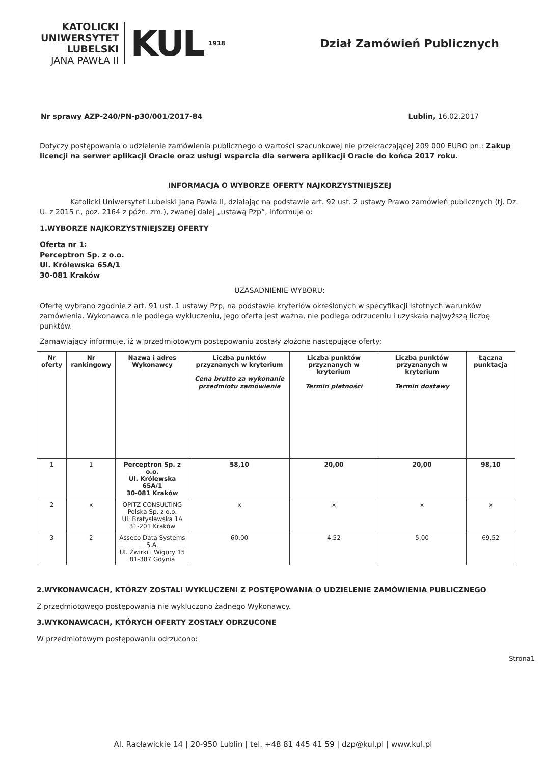KATOLICKI
UNIWERSYTET
LUBELSKI
JANA PAWŁA II
KUL
1918
Dział Zamówień Publicznych
Nr sprawy AZP-240/PN-p30/001/2017-84 Lublin, 16.02.2017
Dotyczy postępowania o udzielenie zamówienia publicznego o wartości szacunkowej nie przekraczającej 209 000 EURO pn.: Zakup licencji na serwer aplikacji Oracle oraz usługi wsparcia dla serwera aplikacji Oracle do końca 2017 roku.
INFORMACJA O WYBORZE OFERTY NAJKORZYSTNIEJSZEJ
Katolicki Uniwersytet Lubelski Jana Pawła II, działając na podstawie art. 92 ust. 2 ustawy Prawo zamówień publicznych (tj. Dz. U. z 2015 r., poz. 2164 z późn. zm.), zwanej dalej „ustawą Pzp”, informuje o:
1.WYBORZE NAJKORZYSTNIEJSZEJ OFERTY
Oferta nr 1:
Perceptron Sp. z o.o.
Ul. Królewska 65A/1
30-081 Kraków
UZASADNIENIE WYBORU:
Ofertę wybrano zgodnie z art. 91 ust. 1 ustawy Pzp, na podstawie kryteriów określonych w specyfikacji istotnych warunków zamówienia. Wykonawca nie podlega wykluczeniu, jego oferta jest ważna, nie podlega odrzuceniu i uzyskała najwyższą liczbę punktów.
Zamawiający informuje, iż w przedmiotowym postępowaniu zostały złożone następujące oferty:
| Nr oferty | Nr rankingowy | Nazwa i adres Wykonawcy | Liczba punktów przyznanych w kryterium Cena brutto za wykonanie przedmiotu zamówienia | Liczba punktów przyznanych w kryterium Termin płatności | Liczba punktów przyznanych w kryterium Termin dostawy | Łączna punktacja |
| --- | --- | --- | --- | --- | --- | --- |
| 1 | 1 | Perceptron Sp. z o.o. Ul. Królewska 65A/1 30-081 Kraków | 58,10 | 20,00 | 20,00 | 98,10 |
| 2 | x | OPITZ CONSULTING Polska Sp. z o.o. Ul. Bratysławska 1A 31-201 Kraków | x | x | x | x |
| 3 | 2 | Asseco Data Systems S.A. Ul. Żwirki i Wigury 15 81-387 Gdynia | 60,00 | 4,52 | 5,00 | 69,52 |
2.WYKONAWCACH, KTÓRZY ZOSTALI WYKLUCZENI Z POSTĘPOWANIA O UDZIELENIE ZAMÓWIENIA PUBLICZNEGO
Z przedmiotowego postępowania nie wykluczono żadnego Wykonawcy.
3.WYKONAWCACH, KTÓRYCH OFERTY ZOSTAŁY ODRZUCONE
W przedmiotowym postępowaniu odrzucono:
Strona1
Al. Racławickie 14 | 20-950 Lublin | tel. +48 81 445 41 59 | dzp@kul.pl | www.kul.pl